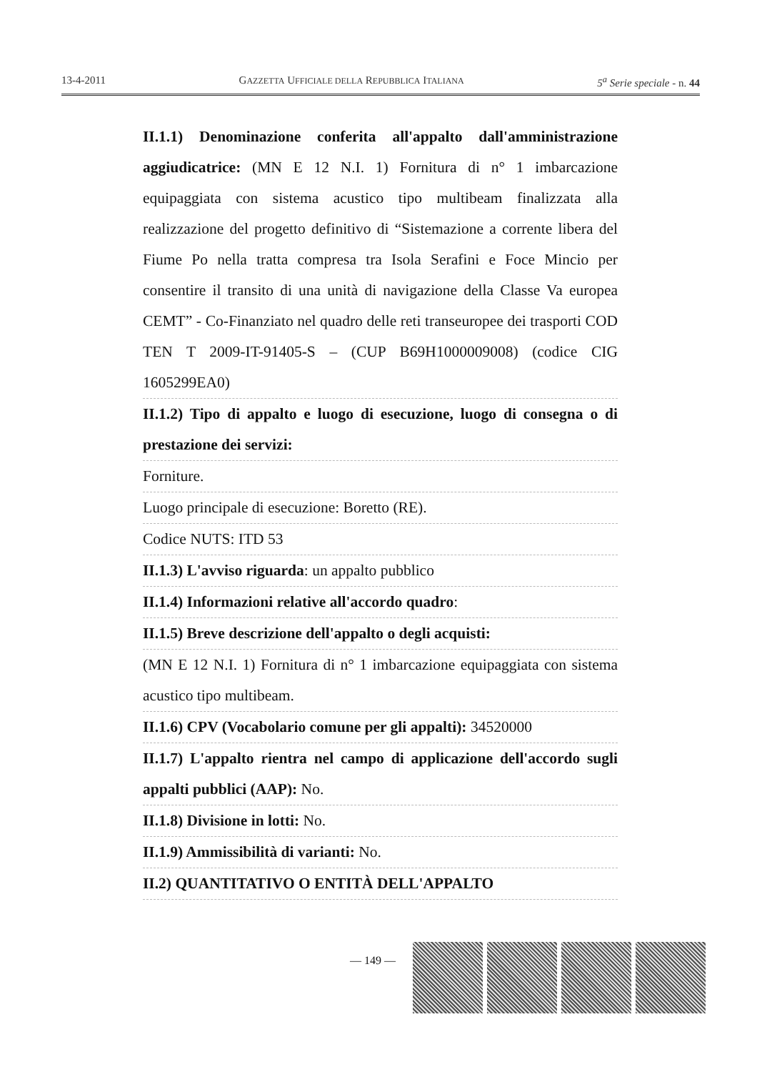13-4-2011 GAZZETTA UFFICIALE DELLA REPUBBLICA ITALIANA 5<sup>a</sup> Serie speciale - n. 44
II.1.1) Denominazione conferita all'appalto dall'amministrazione aggiudicatrice: (MN E 12 N.I. 1) Fornitura di n° 1 imbarcazione equipaggiata con sistema acustico tipo multibeam finalizzata alla realizzazione del progetto definitivo di “Sistemazione a corrente libera del Fiume Po nella tratta compresa tra Isola Serafini e Foce Mincio per consentire il transito di una unità di navigazione della Classe Va europea CEMT” - Co-Finanziato nel quadro delle reti transeuropee dei trasporti COD TEN T 2009-IT-91405-S – (CUP B69H1000009008) (codice CIG 1605299EA0)
II.1.2) Tipo di appalto e luogo di esecuzione, luogo di consegna o di prestazione dei servizi:
Forniture.
Luogo principale di esecuzione: Boretto (RE).
Codice NUTS: ITD 53
II.1.3) L'avviso riguarda: un appalto pubblico
II.1.4) Informazioni relative all'accordo quadro:
II.1.5) Breve descrizione dell'appalto o degli acquisti:
(MN E 12 N.I. 1) Fornitura di n° 1 imbarcazione equipaggiata con sistema acustico tipo multibeam.
II.1.6) CPV (Vocabolario comune per gli appalti): 34520000
II.1.7) L'appalto rientra nel campo di applicazione dell'accordo sugli appalti pubblici (AAP): No.
II.1.8) Divisione in lotti: No.
II.1.9) Ammissibilità di varianti: No.
II.2) QUANTITATIVO O ENTITÀ DELL'APPALTO
— 149 —